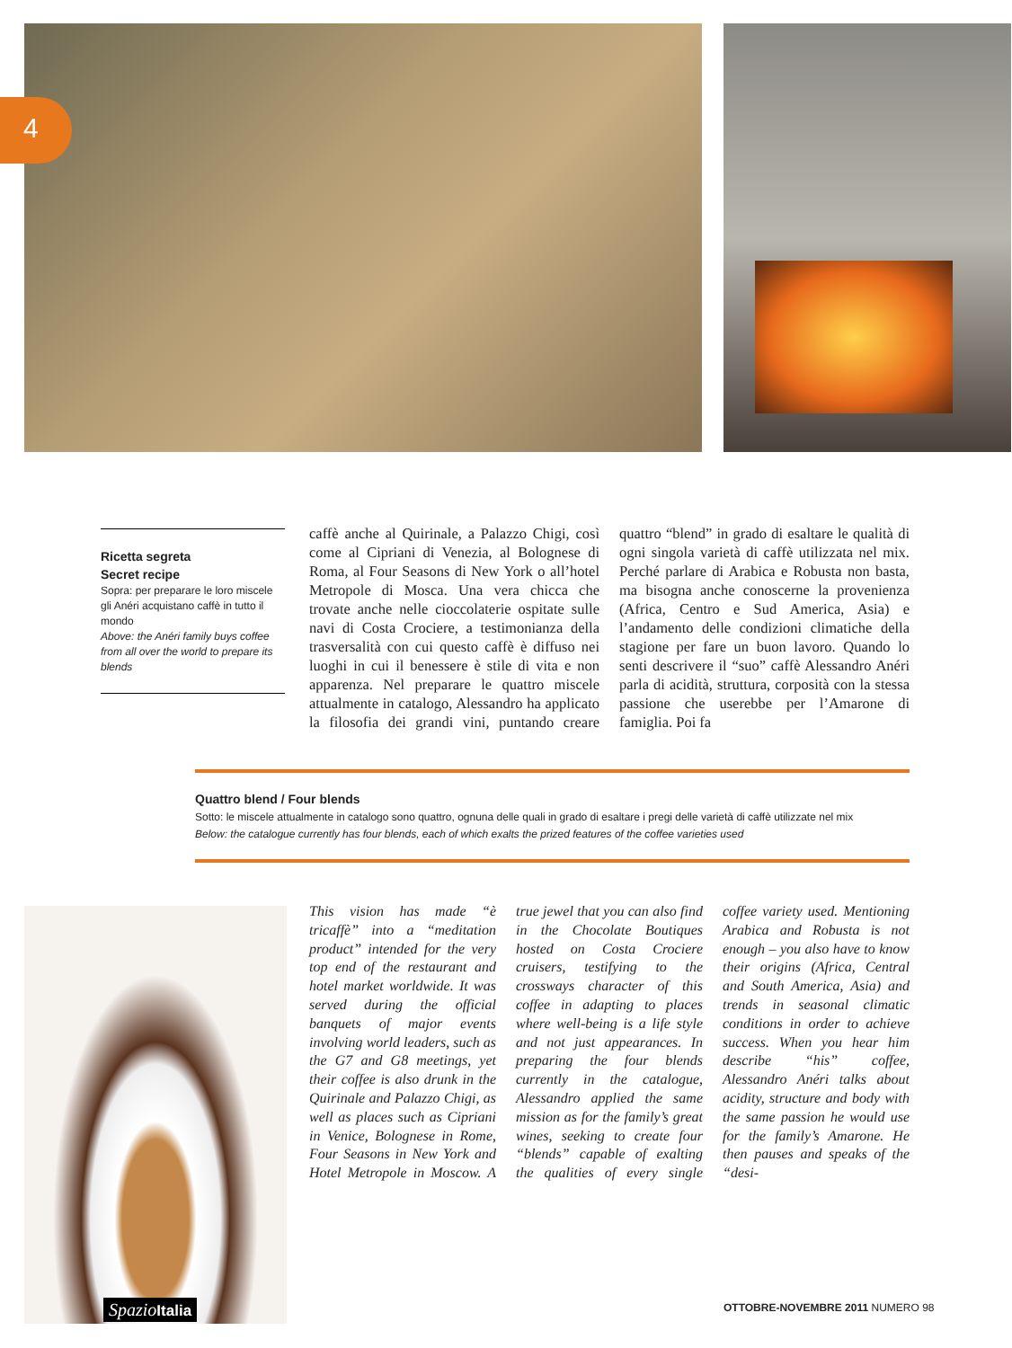4
Ricetta segreta
Secret recipe
Sopra: per preparare le loro miscele gli Anéri acquistano caffè in tutto il mondo
Above: the Anéri family buys coffee from all over the world to prepare its blends
caffè anche al Quirinale, a Palazzo Chigi, così come al Cipriani di Venezia, al Bolognese di Roma, al Four Seasons di New York o all’hotel Metropole di Mosca. Una vera chicca che trovate anche nelle cioccolaterie ospitate sulle navi di Costa Crociere, a testimonianza della trasversalità con cui questo caffè è diffuso nei luoghi in cui il benessere è stile di vita e non apparenza. Nel preparare le quattro miscele attualmente in catalogo, Alessandro ha applicato la filosofia dei grandi vini, puntando creare quattro “blend” in grado di esaltare le qualità di ogni singola varietà di caffè utilizzata nel mix. Perché parlare di Arabica e Robusta non basta, ma bisogna anche conoscerne la provenienza (Africa, Centro e Sud America, Asia) e l’andamento delle condizioni climatiche della stagione per fare un buon lavoro. Quando lo senti descrivere il “suo” caffè Alessandro Anéri parla di acidità, struttura, corposità con la stessa passione che userebbe per l’Amarone di famiglia. Poi fa
Quattro blend / Four blends
Sotto: le miscele attualmente in catalogo sono quattro, ognuna delle quali in grado di esaltare i pregi delle varietà di caffè utilizzate nel mix
Below: the catalogue currently has four blends, each of which exalts the prized features of the coffee varieties used
This vision has made “è tricaffè” into a “meditation product” intended for the very top end of the restaurant and hotel market worldwide. It was served during the official banquets of major events involving world leaders, such as the G7 and G8 meetings, yet their coffee is also drunk in the Quirinale and Palazzo Chigi, as well as places such as Cipriani in Venice, Bolognese in Rome, Four Seasons in New York and Hotel Metropole in Moscow. A true jewel that you can also find in the Chocolate Boutiques hosted on Costa Crociere cruisers, testifying to the crossways character of this coffee in adapting to places where well-being is a life style and not just appearances. In preparing the four blends currently in the catalogue, Alessandro applied the same mission as for the family’s great wines, seeking to create four “blends” capable of exalting the qualities of every single coffee variety used. Mentioning Arabica and Robusta is not enough – you also have to know their origins (Africa, Central and South America, Asia) and trends in seasonal climatic conditions in order to achieve success. When you hear him describe “his” coffee, Alessandro Anéri talks about acidity, structure and body with the same passion he would use for the family’s Amarone. He then pauses and speaks of the “desi-
SpazioItalia
OTTOBRE-NOVEMBRE 2011 NUMERO 98